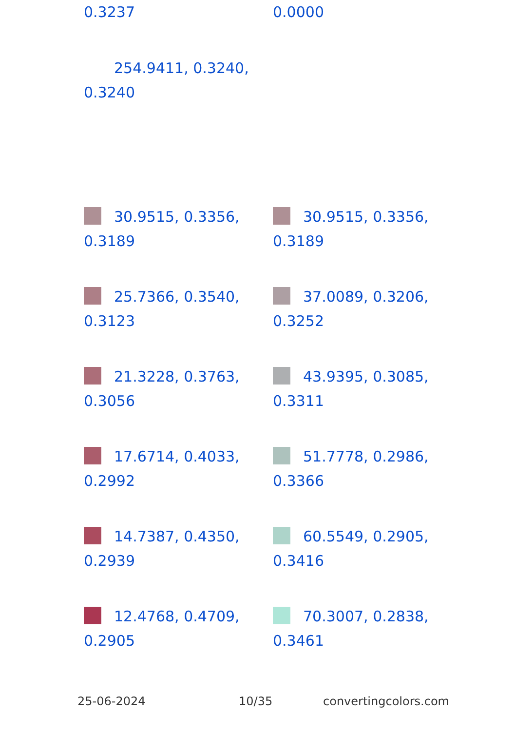0.3237 0.0000
254.9411, 0.3240, 0.3240
30.9515, 0.3356, 0.3189
30.9515, 0.3356, 0.3189
25.7366, 0.3540, 0.3123
37.0089, 0.3206, 0.3252
21.3228, 0.3763, 0.3056
43.9395, 0.3085, 0.3311
17.6714, 0.4033, 0.2992
51.7778, 0.2986, 0.3366
14.7387, 0.4350, 0.2939
60.5549, 0.2905, 0.3416
12.4768, 0.4709, 0.2905
70.3007, 0.2838, 0.3461
25-06-2024 10/35 convertingcolors.com